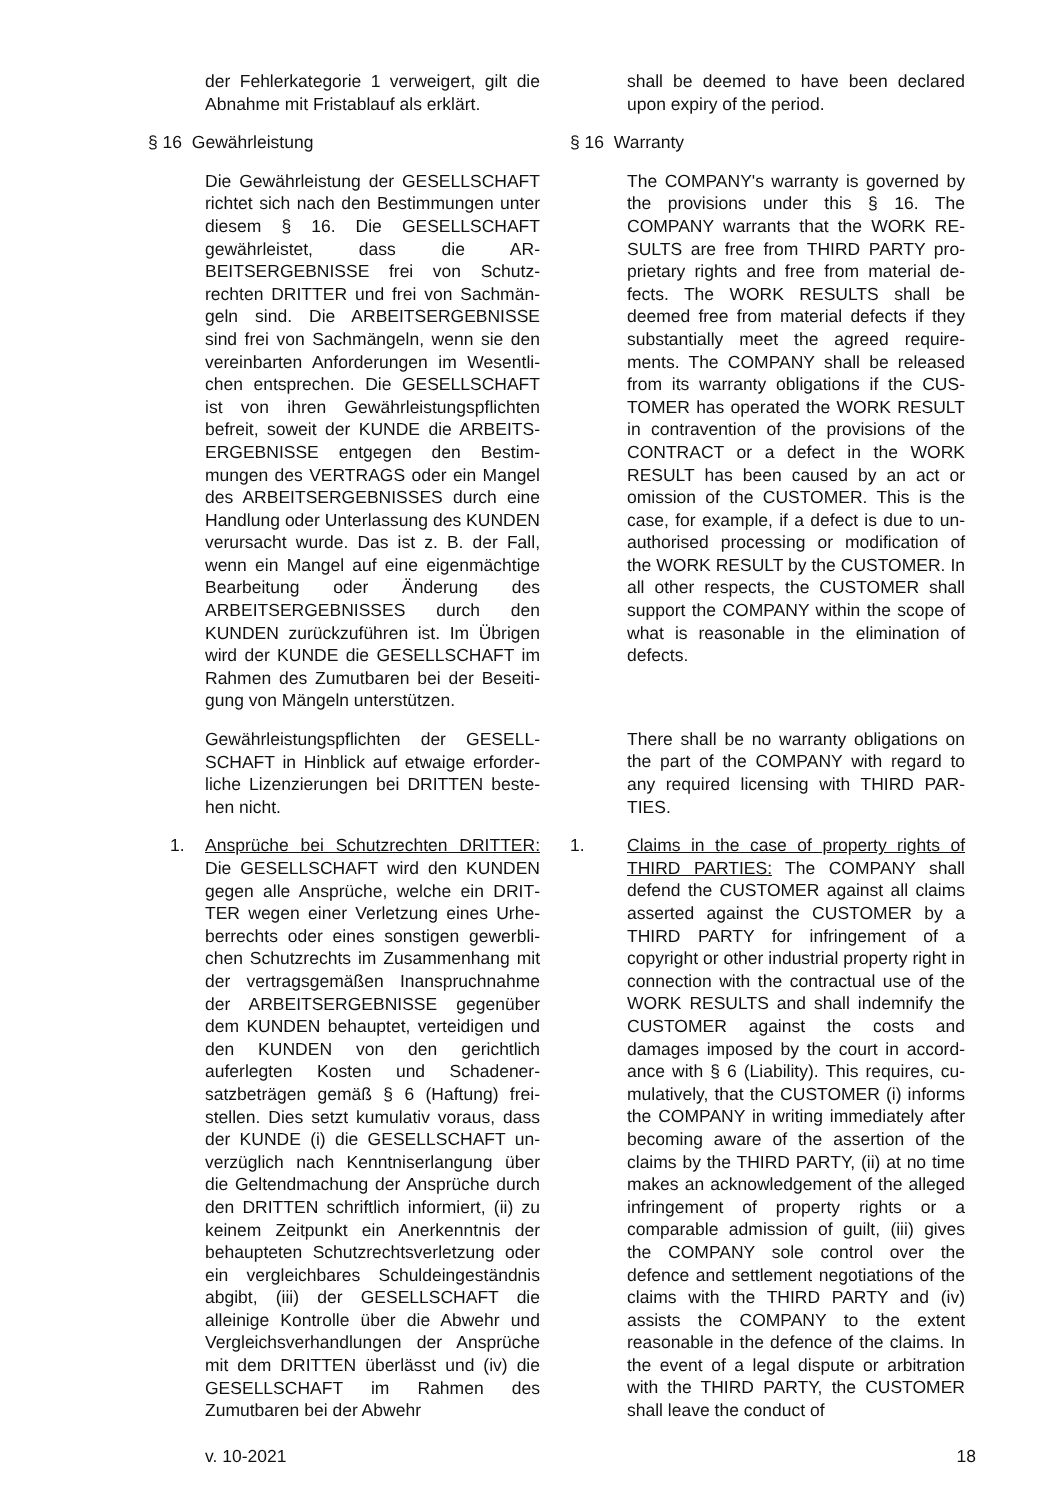der Fehlerkategorie 1 verweigert, gilt die Abnahme mit Fristablauf als erklärt.
§ 16 Gewährleistung
Die Gewährleistung der GESELL­SCHAFT richtet sich nach den Bestim­mungen unter diesem § 16. Die GESELL­SCHAFT gewährleistet, dass die AR­BEITSERGEBNISSE frei von Schutz­rechten DRITTER und frei von Sachmän­geln sind. Die ARBEITSERGEBNISSE sind frei von Sachmängeln, wenn sie den vereinbarten Anforderungen im Wesentli­chen entsprechen. Die GESELLSCHAFT ist von ihren Gewährleistungspflichten befreit, soweit der KUNDE die ARBEITS­ERGEBNISSE entgegen den Bestim­mungen des VERTRAGS oder ein Man­gel des ARBEITSERGEBNISSES durch eine Handlung oder Unterlassung des KUNDEN verursacht wurde. Das ist z. B. der Fall, wenn ein Mangel auf eine eigen­mächtige Bearbeitung oder Änderung des ARBEITSERGEBNISSES durch den KUNDEN zurückzuführen ist. Im Übrigen wird der KUNDE die GESELLSCHAFT im Rahmen des Zumutbaren bei der Beseiti­gung von Mängeln unterstützen.
Gewährleistungspflichten der GESELL­SCHAFT in Hinblick auf etwaige erforder­liche Lizenzierungen bei DRITTEN beste­hen nicht.
1. Ansprüche bei Schutzrechten DRITTER: Die GESELLSCHAFT wird den KUNDEN gegen alle Ansprüche, welche ein DRIT­TER wegen einer Verletzung eines Urhe­berrechts oder eines sonstigen gewerbli­chen Schutzrechts im Zusammenhang mit der vertragsgemäßen Inanspruch­nahme der ARBEITSERGEBNISSE ge­genüber dem KUNDEN behauptet, vertei­digen und den KUNDEN von den gericht­lich auferlegten Kosten und Schadener­satzbeträgen gemäß § 6 (Haftung) frei­stellen. Dies setzt kumulativ voraus, dass der KUNDE (i) die GESELLSCHAFT un­verzüglich nach Kenntniserlangung über die Geltendmachung der Ansprüche durch den DRITTEN schriftlich informiert, (ii) zu keinem Zeitpunkt ein Anerkenntnis der behaupteten Schutzrechtsverletzung oder ein vergleichbares Schuldeinge­ständnis abgibt, (iii) der GESELL­SCHAFT die alleinige Kontrolle über die Abwehr und Vergleichsverhandlungen der Ansprüche mit dem DRITTEN über­lässt und (iv) die GESELLSCHAFT im Rahmen des Zumutbaren bei der Abwehr
shall be deemed to have been declared upon expiry of the period.
§ 16 Warranty
The COMPANY's warranty is governed by the provisions under this § 16. The COMPANY warrants that the WORK RE­SULTS are free from THIRD PARTY pro­prietary rights and free from material de­fects. The WORK RESULTS shall be deemed free from material defects if they substantially meet the agreed require­ments. The COMPANY shall be released from its warranty obligations if the CUS­TOMER has operated the WORK RE­SULT in contravention of the provisions of the CONTRACT or a defect in the WORK RESULT has been caused by an act or omission of the CUSTOMER. This is the case, for example, if a defect is due to un­authorised processing or modification of the WORK RESULT by the CUSTOMER. In all other respects, the CUSTOMER shall support the COMPANY within the scope of what is reasonable in the elimi­nation of defects.
There shall be no warranty obligations on the part of the COMPANY with regard to any required licensing with THIRD PAR­TIES.
1. Claims in the case of property rights of THIRD PARTIES: The COMPANY shall defend the CUSTOMER against all claims asserted against the CUSTOMER by a THIRD PARTY for infringement of a copyright or other industrial property right in connection with the contractual use of the WORK RESULTS and shall indemnify the CUSTOMER against the costs and damages imposed by the court in accord­ance with § 6 (Liability). This requires, cu­mulatively, that the CUSTOMER (i) in­forms the COMPANY in writing immedi­ately after becoming aware of the asser­tion of the claims by the THIRD PARTY, (ii) at no time makes an acknowledge­ment of the alleged infringement of prop­erty rights or a comparable admission of guilt, (iii) gives the COMPANY sole con­trol over the defence and settlement ne­gotiations of the claims with the THIRD PARTY and (iv) assists the COMPANY to the extent reasonable in the defence of the claims. In the event of a legal dispute or arbitration with the THIRD PARTY, the CUSTOMER shall leave the conduct of
v. 10-2021 18